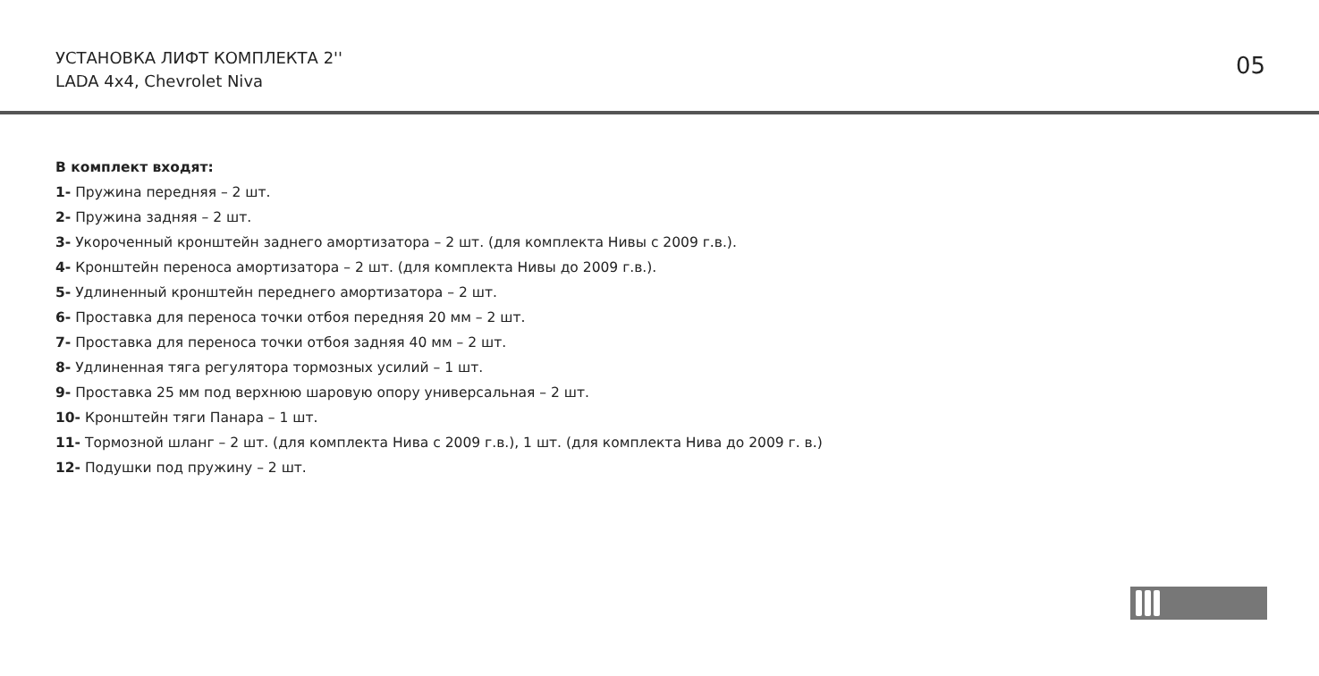УСТАНОВКА ЛИФТ КОМПЛЕКТА 2''
LADA 4x4, Chevrolet Niva
05
В комплект входят:
1- Пружина передняя – 2 шт.
2- Пружина задняя – 2 шт.
3- Укороченный кронштейн заднего амортизатора – 2 шт. (для комплекта Нивы с 2009 г.в.).
4- Кронштейн переноса амортизатора – 2 шт. (для комплекта Нивы до 2009 г.в.).
5- Удлиненный кронштейн переднего амортизатора – 2 шт.
6- Проставка для переноса точки отбоя передняя 20 мм – 2 шт.
7- Проставка для переноса точки отбоя задняя 40 мм – 2 шт.
8- Удлиненная тяга регулятора тормозных усилий – 1 шт.
9- Проставка 25 мм под верхнюю шаровую опору универсальная – 2 шт.
10- Кронштейн тяги Панара – 1 шт.
11- Тормозной шланг – 2 шт. (для комплекта Нива с 2009 г.в.), 1 шт. (для комплекта Нива до 2009 г. в.)
12- Подушки под пружину – 2 шт.